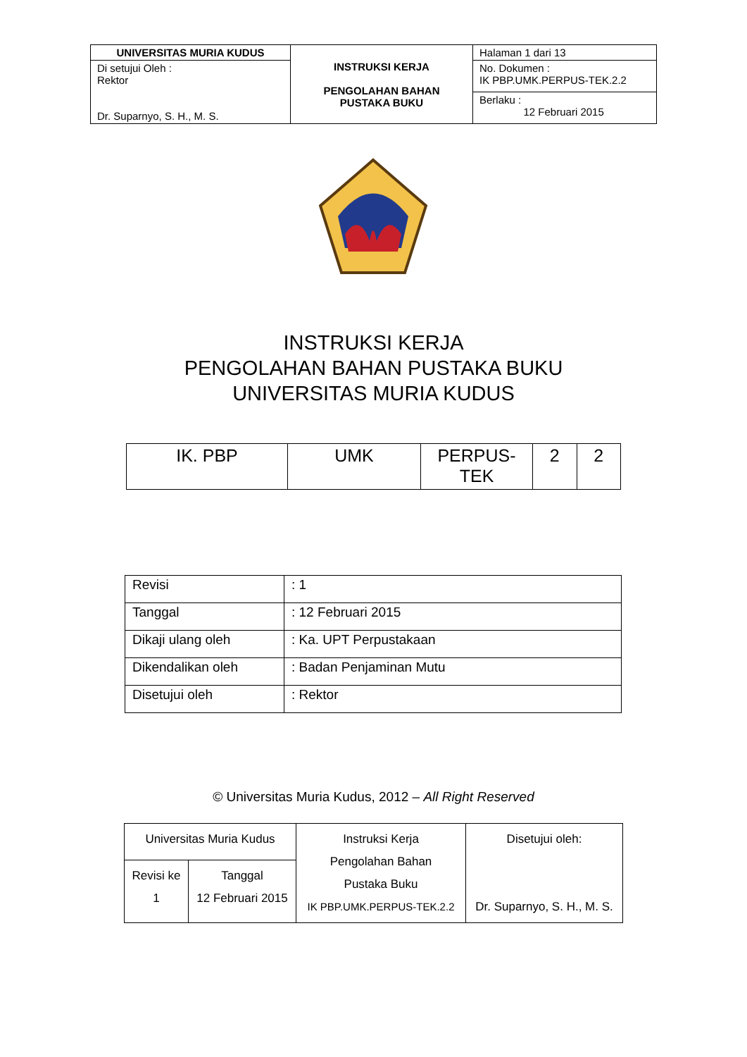| UNIVERSITAS MURIA KUDUS | INSTRUKSI KERJA PENGOLAHAN BAHAN PUSTAKA BUKU | Halaman 1 dari 13 |
| Di setujui Oleh : Rektor Dr. Suparnyo, S. H., M. S. | | No. Dokumen : IK PBP.UMK.PERPUS-TEK.2.2 |
| | | Berlaku : 12 Februari 2015 |
INSTRUKSI KERJA
PENGOLAHAN BAHAN PUSTAKA BUKU
UNIVERSITAS MURIA KUDUS
| IK. PBP | UMK | PERPUS- TEK | 2 | 2 |
| Revisi | : 1 |
| Tanggal | : 12 Februari 2015 |
| Dikaji ulang oleh | : Ka. UPT Perpustakaan |
| Dikendalikan oleh | : Badan Penjaminan Mutu |
| Disetujui oleh | : Rektor |
© Universitas Muria Kudus, 2012 – All Right Reserved
| Universitas Muria Kudus | | Instruksi Kerja Pengolahan Bahan Pustaka Buku IK PBP.UMK.PERPUS-TEK.2.2 | Disetujui oleh: Dr. Suparnyo, S. H., M. S. |
| Revisi ke 1 | Tanggal 12 Februari 2015 | | |